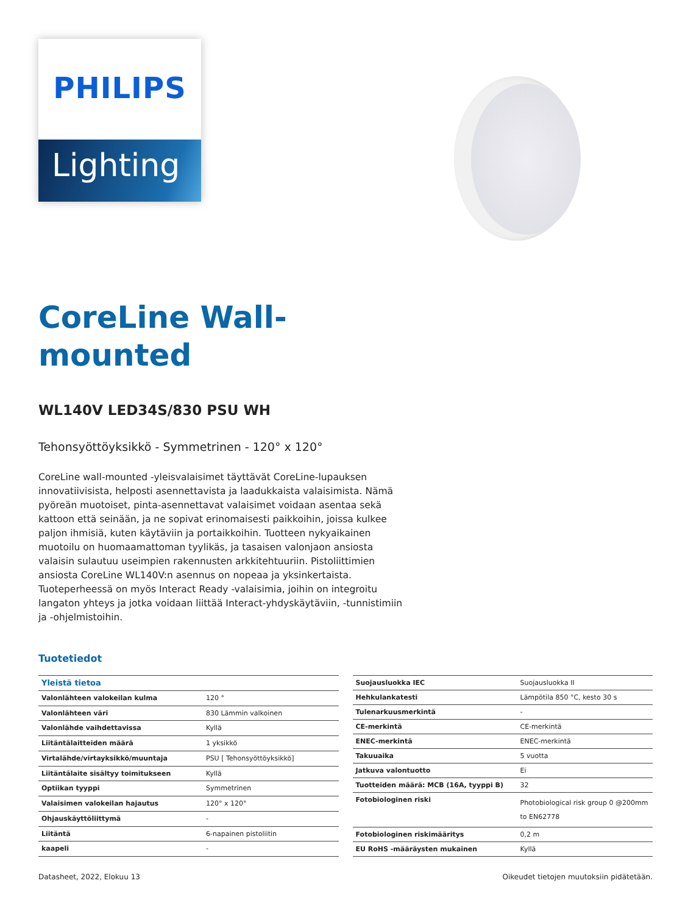PHILIPS
Lighting
CoreLine Wall-
mounted
WL140V LED34S/830 PSU WH
Tehonsyöttöyksikkö - Symmetrinen - 120° x 120°
CoreLine wall-mounted -yleisvalaisimet täyttävät CoreLine-lupauksen innovatiivisista, helposti asennettavista ja laadukkaista valaisimista. Nämä pyöreän muotoiset, pinta-asennettavat valaisimet voidaan asentaa sekä kattoon että seinään, ja ne sopivat erinomaisesti paikkoihin, joissa kulkee paljon ihmisiä, kuten käytäviin ja portaikkoihin. Tuotteen nykyaikainen muotoilu on huomaamattoman tyylikäs, ja tasaisen valonjaon ansiosta valaisin sulautuu useimpien rakennusten arkkitehtuuriin. Pistoliittimien ansiosta CoreLine WL140V:n asennus on nopeaa ja yksinkertaista. Tuoteperheessä on myös Interact Ready -valaisimia, joihin on integroitu langaton yhteys ja jotka voidaan liittää Interact-yhdyskäytäviin, -tunnistimiin ja -ohjelmistoihin.
Tuotetiedot
| Yleistä tietoa | |
| --- | --- |
| Valonlähteen valokeilan kulma | 120 ° |
| Valonlähteen väri | 830 Lämmin valkoinen |
| Valonlähde vaihdettavissa | Kyllä |
| Liitäntälaitteiden määrä | 1 yksikkö |
| Virtalähde/virtayksikkö/muuntaja | PSU [ Tehonsyöttöyksikkö] |
| Liitäntälaite sisältyy toimitukseen | Kyllä |
| Optiikan tyyppi | Symmetrinen |
| Valaisimen valokeilan hajautus | 120° x 120° |
| Ohjauskäyttöliittymä | - |
| Liitäntä | 6-napainen pistoliitin |
| kaapeli | - |
| Suojausluokka IEC | Suojausluokka II |
| Hehkulankatesti | Lämpötila 850 °C, kesto 30 s |
| Tulenarkuusmerkintä | - |
| CE-merkintä | CE-merkintä |
| ENEC-merkintä | ENEC-merkintä |
| Takuuaika | 5 vuotta |
| Jatkuva valontuotto | Ei |
| Tuotteiden määrä: MCB (16A, tyyppi B) | 32 |
| Fotobiologinen riski | Photobiological risk group 0 @200mm to EN62778 |
| Fotobiologinen riskimääritys | 0,2 m |
| EU RoHS -määräysten mukainen | Kyllä |
Datasheet, 2022, Elokuu 13 Oikeudet tietojen muutoksiin pidätetään.